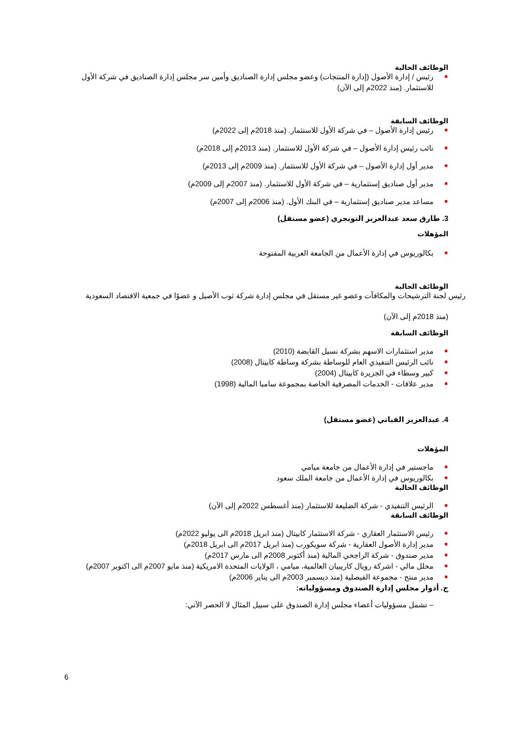الوظائف الحالية
رئيس / إدارة الأصول (إدارة المنتجات) وعضو مجلس إدارة الصناديق وأمين سر مجلس إدارة الصناديق في شركة الأول للاستثمار. (منذ 2022م إلى الآن)
الوظائف السابقة
رئيس إدارة الأصول – في شركة الأول للاستثمار. (منذ 2018م إلى 2022م)
نائب رئيس إدارة الأصول – في شركة الأول للاستثمار. (منذ 2013م إلى 2018م)
مدير أول إدارة الأصول – في شركة الأول للاستثمار. (منذ 2009م إلى 2013م)
مدير أول صناديق إستثمارية – في شركة الأول للاستثمار. (منذ 2007م إلى 2009م)
مساعد مدير صناديق إستثمارية – في البنك الأول. (منذ 2006م إلى 2007م)
3. طارق سعد عبدالعزيز التويجري (عضو مستقل)
المؤهلات
بكالوريوس في إدارة الأعمال من الجامعة العربية المفتوحة
الوظائف الحالية
رئيس لجنة الترشيحات والمكافآت وعضو غير مستقل في مجلس إدارة شركة ثوب الأصيل و عضوًا في جمعية الاقتصاد السعودية
(منذ 2018م إلى الآن)
الوظائف السابقة
مدير استثمارات الاسهم بشركة نسيل القابضة (2010)
نائب الرئيس التنفيذي العام للوساطة بشركة وساطة كابيتال (2008)
كبير وسطاء في الجزيرة كابيتال (2004)
مدير علاقات - الخدمات المصرفية الخاصة بمجموعة سامبا المالية (1998)
4. عبدالعزيز القباني (عضو مستقل)
المؤهلات
ماجستير في إدارة الأعمال من جامعة ميامي
بكالوريوس في إدارة الأعمال من جامعة الملك سعود
الوظائف الحالية
الرئيس التنفيذي - شركة الضليعة للاستثمار (منذ أغسطس 2022م إلى الآن)
الوظائف السابقة
رئيس الاستثمار العقاري - شركة الاستثمار كابيتال (منذ ابريل 2018م الى يوليو 2022م)
مدير إدارة الأصول العقارية - شركة سويكورب (منذ ابريل 2017م الى ابريل 2018م)
مدير صندوق - شركة الراجحي المالية (منذ أكتوبر 2008م الى مارس 2017م)
محلل مالي - اشركة رويال كاريبيان العالمية، ميامي ، الولايات المتحدة الامريكية (منذ مايو 2007م الى اكتوبر 2007م)
مدير منتج - مجموعة الفيصلية (منذ ديسمبر 2003م الى يناير 2006م)
ج. أدوار مجلس إدارة الصندوق ومسؤولياته:
– تشمل مسؤوليات أعضاء مجلس إدارة الصندوق على سبيل المثال لا الحصر الآتي:
6